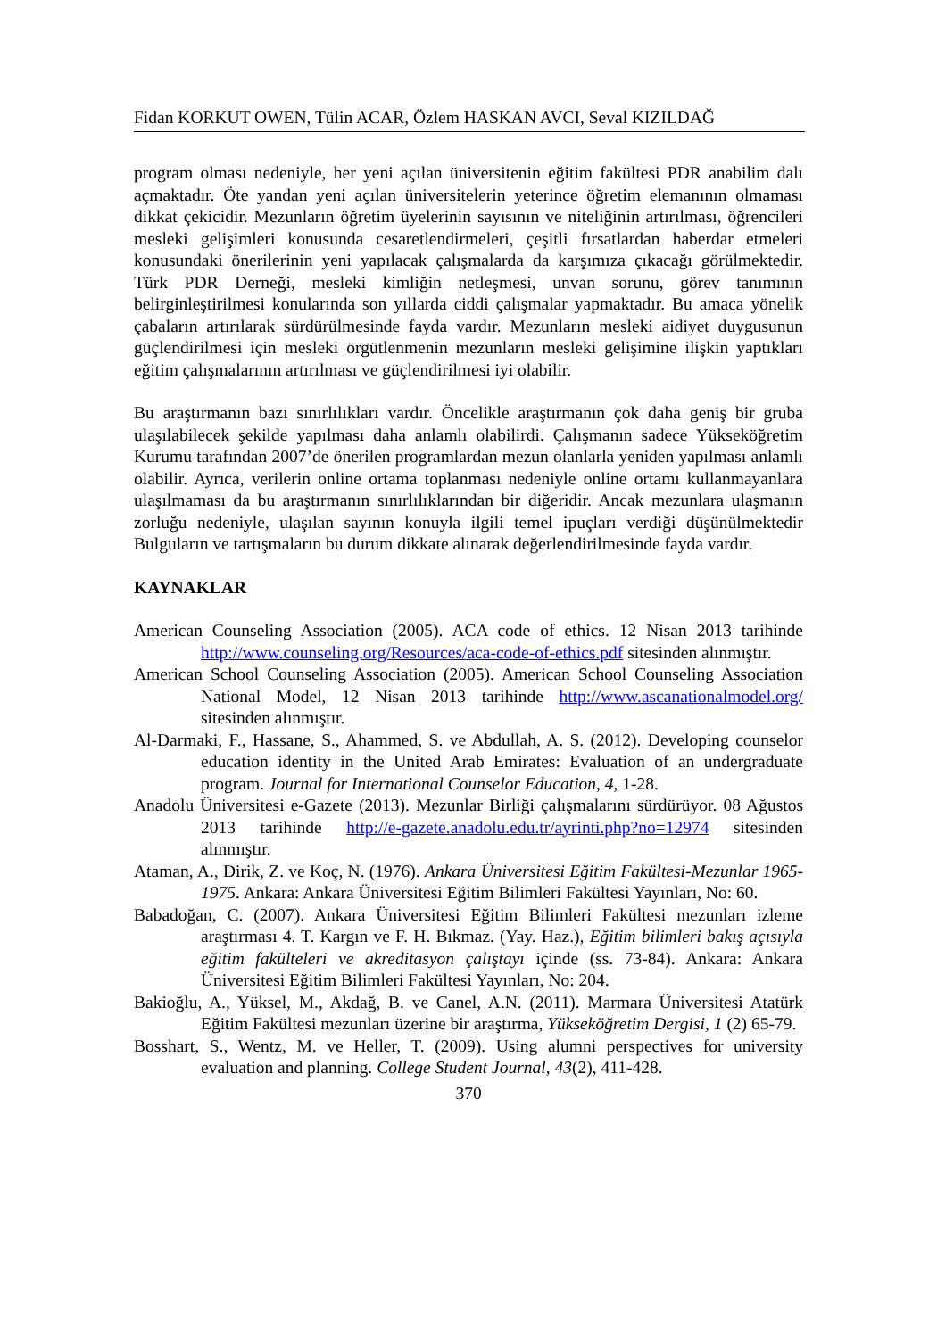Fidan KORKUT OWEN, Tülin ACAR, Özlem HASKAN AVCI, Seval KIZILDAĞ
program olması nedeniyle, her yeni açılan üniversitenin eğitim fakültesi PDR anabilim dalı açmaktadır. Öte yandan yeni açılan üniversitelerin yeterince öğretim elemanının olmaması dikkat çekicidir. Mezunların öğretim üyelerinin sayısının ve niteliğinin artırılması, öğrencileri mesleki gelişimleri konusunda cesaretlendirmeleri, çeşitli fırsatlardan haberdar etmeleri konusundaki önerilerinin yeni yapılacak çalışmalarda da karşımıza çıkacağı görülmektedir. Türk PDR Derneği, mesleki kimliğin netleşmesi, unvan sorunu, görev tanımının belirginleştirilmesi konularında son yıllarda ciddi çalışmalar yapmaktadır. Bu amaca yönelik çabaların artırılarak sürdürülmesinde fayda vardır. Mezunların mesleki aidiyet duygusunun güçlendirilmesi için mesleki örgütlenmenin mezunların mesleki gelişimine ilişkin yaptıkları eğitim çalışmalarının artırılması ve güçlendirilmesi iyi olabilir.
Bu araştırmanın bazı sınırlılıkları vardır. Öncelikle araştırmanın çok daha geniş bir gruba ulaşılabilecek şekilde yapılması daha anlamlı olabilirdi. Çalışmanın sadece Yükseköğretim Kurumu tarafından 2007’de önerilen programlardan mezun olanlarla yeniden yapılması anlamlı olabilir. Ayrıca, verilerin online ortama toplanması nedeniyle online ortamı kullanmayanlara ulaşılmaması da bu araştırmanın sınırlılıklarından bir diğeridir. Ancak mezunlara ulaşmanın zorluğu nedeniyle, ulaşılan sayının konuyla ilgili temel ipuçları verdiği düşünülmektedir Bulguların ve tartışmaların bu durum dikkate alınarak değerlendirilmesinde fayda vardır.
KAYNAKLAR
American Counseling Association (2005). ACA code of ethics. 12 Nisan 2013 tarihinde http://www.counseling.org/Resources/aca-code-of-ethics.pdf sitesinden alınmıştır.
American School Counseling Association (2005). American School Counseling Association National Model, 12 Nisan 2013 tarihinde http://www.ascanationalmodel.org/ sitesinden alınmıştır.
Al-Darmaki, F., Hassane, S., Ahammed, S. ve Abdullah, A. S. (2012). Developing counselor education identity in the United Arab Emirates: Evaluation of an undergraduate program. Journal for International Counselor Education, 4, 1-28.
Anadolu Üniversitesi e-Gazete (2013). Mezunlar Birliği çalışmalarını sürdürüyor. 08 Ağustos 2013 tarihinde http://e-gazete.anadolu.edu.tr/ayrinti.php?no=12974 sitesinden alınmıştır.
Ataman, A., Dirik, Z. ve Koç, N. (1976). Ankara Üniversitesi Eğitim Fakültesi-Mezunlar 1965-1975. Ankara: Ankara Üniversitesi Eğitim Bilimleri Fakültesi Yayınları, No: 60.
Babadoğan, C. (2007). Ankara Üniversitesi Eğitim Bilimleri Fakültesi mezunları izleme araştırması 4. T. Kargın ve F. H. Bıkmaz. (Yay. Haz.), Eğitim bilimleri bakış açısıyla eğitim fakülteleri ve akreditasyon çalıştayı içinde (ss. 73-84). Ankara: Ankara Üniversitesi Eğitim Bilimleri Fakültesi Yayınları, No: 204.
Bakioğlu, A., Yüksel, M., Akdağ, B. ve Canel, A.N. (2011). Marmara Üniversitesi Atatürk Eğitim Fakültesi mezunları üzerine bir araştırma, Yükseköğretim Dergisi, 1 (2) 65-79.
Bosshart, S., Wentz, M. ve Heller, T. (2009). Using alumni perspectives for university evaluation and planning. College Student Journal, 43(2), 411-428.
370